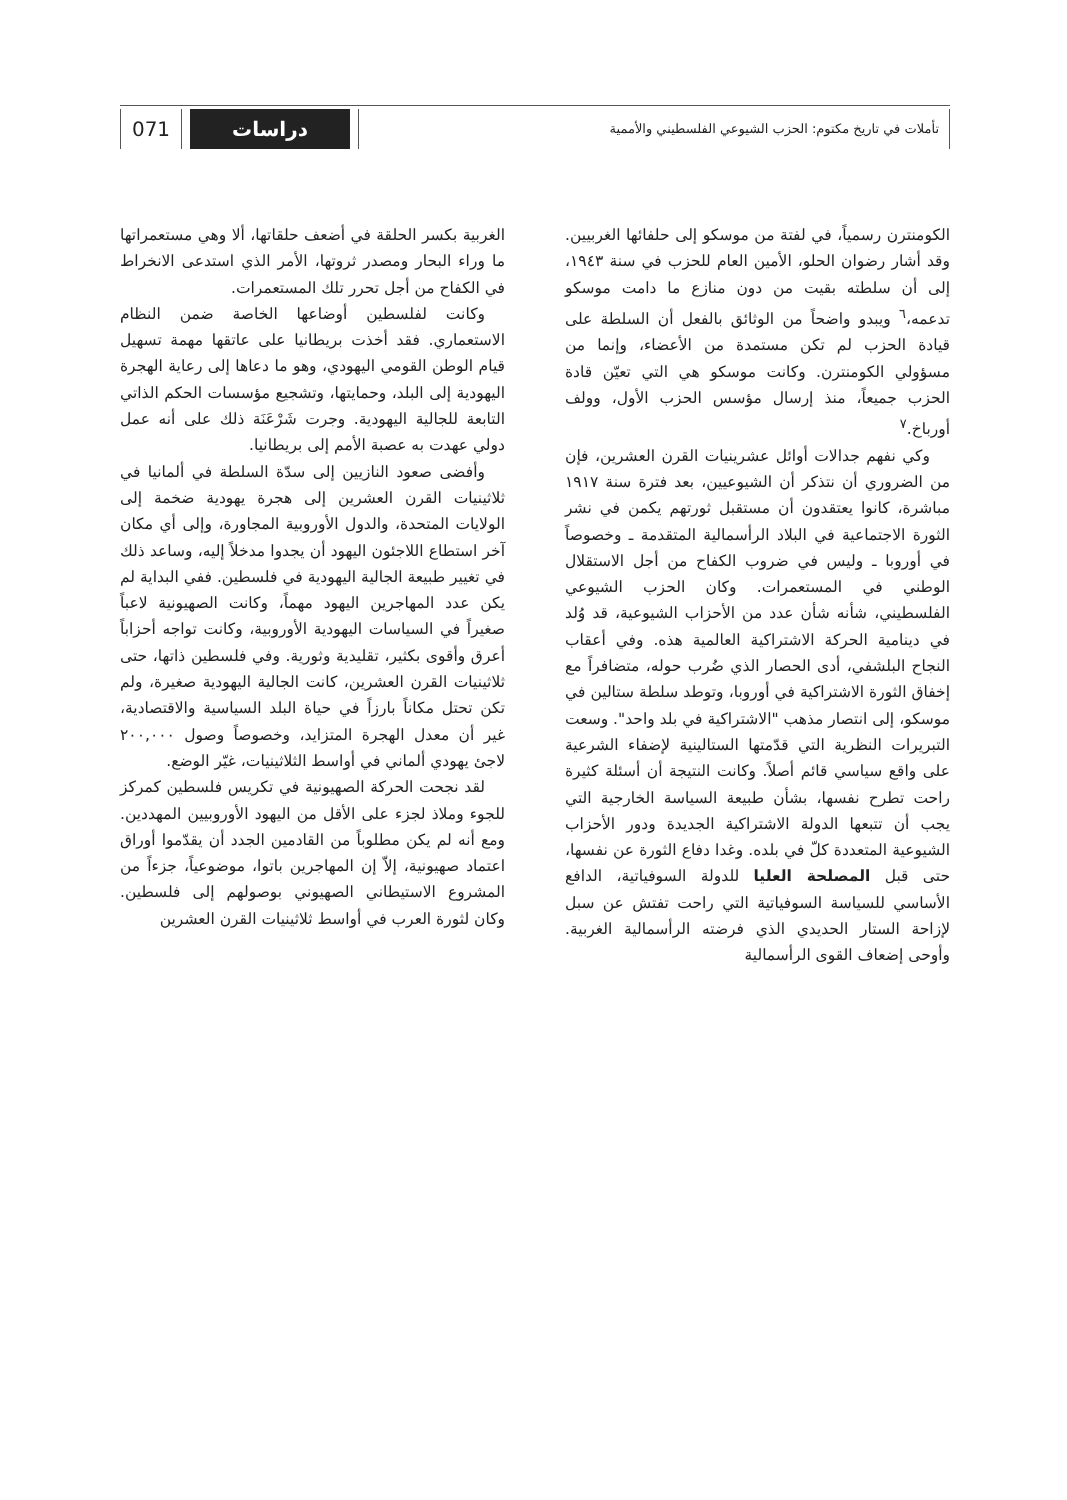تأملات في تاريخ مكتوم: الحزب الشيوعي الفلسطيني والأممية
دراسات 071
الكومنترن رسمياً، في لفتة من موسكو إلى حلفائها الغربيين. وقد أشار رضوان الحلو، الأمين العام للحزب في سنة ١٩٤٣، إلى أن سلطته بقيت من دون منازع ما دامت موسكو تدعمه،<sup>٦</sup> ويبدو واضحاً من الوثائق بالفعل أن السلطة على قيادة الحزب لم تكن مستمدة من الأعضاء، وإنما من مسؤولي الكومنترن. وكانت موسكو هي التي تعيّن قادة الحزب جميعاً، منذ إرسال مؤسس الحزب الأول، وولف أورباخ.<sup>٧</sup>
وكي نفهم جدالات أوائل عشرينيات القرن العشرين، فإن من الضروري أن نتذكر أن الشيوعيين، بعد فترة سنة ١٩١٧ مباشرة، كانوا يعتقدون أن مستقبل ثورتهم يكمن في نشر الثورة الاجتماعية في البلاد الرأسمالية المتقدمة ـ وخصوصاً في أوروبا ـ وليس في ضروب الكفاح من أجل الاستقلال الوطني في المستعمرات. وكان الحزب الشيوعي الفلسطيني، شأنه شأن عدد من الأحزاب الشيوعية، قد وُلد في دينامية الحركة الاشتراكية العالمية هذه. وفي أعقاب النجاح البلشفي، أدى الحصار الذي ضُرب حوله، متضافراً مع إخفاق الثورة الاشتراكية في أوروبا، وتوطد سلطة ستالين في موسكو، إلى انتصار مذهب "الاشتراكية في بلد واحد". وسعت التبريرات النظرية التي قدّمتها الستالينية لإضفاء الشرعية على واقع سياسي قائم أصلاً. وكانت النتيجة أن أسئلة كثيرة راحت تطرح نفسها، بشأن طبيعة السياسة الخارجية التي يجب أن تتبعها الدولة الاشتراكية الجديدة ودور الأحزاب الشيوعية المتعددة كلّ في بلده. وغدا دفاع الثورة عن نفسها، حتى قبل المصلحة العليا للدولة السوفياتية، الدافع الأساسي للسياسة السوفياتية التي راحت تفتش عن سبل لإزاحة الستار الحديدي الذي فرضته الرأسمالية الغربية. وأوحى إضعاف القوى الرأسمالية
الغربية بكسر الحلقة في أضعف حلقاتها، ألا وهي مستعمراتها ما وراء البحار ومصدر ثروتها، الأمر الذي استدعى الانخراط في الكفاح من أجل تحرر تلك المستعمرات.
وكانت لفلسطين أوضاعها الخاصة ضمن النظام الاستعماري. فقد أخذت بريطانيا على عاتقها مهمة تسهيل قيام الوطن القومي اليهودي، وهو ما دعاها إلى رعاية الهجرة اليهودية إلى البلد، وحمايتها، وتشجيع مؤسسات الحكم الذاتي التابعة للجالية اليهودية. وجرت شَرْعَنَة ذلك على أنه عمل دولي عهدت به عصبة الأمم إلى بريطانيا.
وأفضى صعود النازيين إلى سدّة السلطة في ألمانيا في ثلاثينيات القرن العشرين إلى هجرة يهودية ضخمة إلى الولايات المتحدة، والدول الأوروبية المجاورة، وإلى أي مكان آخر استطاع اللاجئون اليهود أن يجدوا مدخلاً إليه، وساعد ذلك في تغيير طبيعة الجالية اليهودية في فلسطين. ففي البداية لم يكن عدد المهاجرين اليهود مهماً، وكانت الصهيونية لاعباً صغيراً في السياسات اليهودية الأوروبية، وكانت تواجه أحزاباً أعرق وأقوى بكثير، تقليدية وثورية. وفي فلسطين ذاتها، حتى ثلاثينيات القرن العشرين، كانت الجالية اليهودية صغيرة، ولم تكن تحتل مكاناً بارزاً في حياة البلد السياسية والاقتصادية، غير أن معدل الهجرة المتزايد، وخصوصاً وصول ٢٠٠,٠٠٠ لاجئ يهودي ألماني في أواسط الثلاثينيات، غيّر الوضع.
لقد نجحت الحركة الصهيونية في تكريس فلسطين كمركز للجوء وملاذ لجزء على الأقل من اليهود الأوروبيين المهددين. ومع أنه لم يكن مطلوباً من القادمين الجدد أن يقدّموا أوراق اعتماد صهيونية، إلاّ إن المهاجرين باتوا، موضوعياً، جزءاً من المشروع الاستيطاني الصهيوني بوصولهم إلى فلسطين. وكان لثورة العرب في أواسط ثلاثينيات القرن العشرين